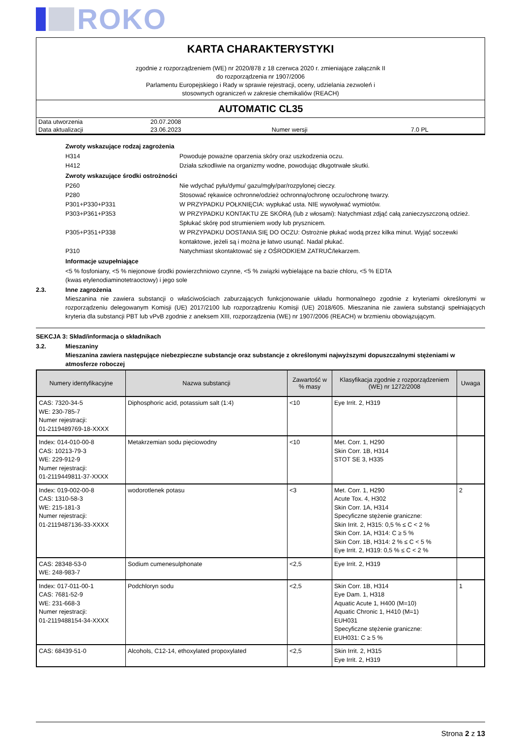ROKO
KARTA CHARAKTERYSTYKI
zgodnie z rozporządzeniem (WE) nr 2020/878 z 18 czerwca 2020 r. zmieniające załącznik II
do rozporządzenia nr 1907/2006
Parlamentu Europejskiego i Rady w sprawie rejestracji, oceny, udzielania zezwoleń i
stosownych ograniczeń w zakresie chemikaliów (REACH)
AUTOMATIC CL35
| Data utworzenia | 20.07.2008 | | |
| Data aktualizacji | 23.06.2023 | Numer wersji | 7.0 PL |
Zwroty wskazujące rodzaj zagrożenia
H314 Powoduje poważne oparzenia skóry oraz uszkodzenia oczu.
H412 Działa szkodliwie na organizmy wodne, powodując długotrwałe skutki.
Zwroty wskazujące środki ostrożności
P260 Nie wdychać pyłu/dymu/ gazu/mgły/par/rozpylonej cieczy.
P280 Stosować rękawice ochronne/odzież ochronną/ochronę oczu/ochronę twarzy.
P301+P330+P331 W PRZYPADKU POŁKNIĘCIA: wypłukać usta. NIE wywoływać wymiotów.
P303+P361+P353 W PRZYPADKU KONTAKTU ZE SKÓRĄ (lub z włosami): Natychmiast zdjąć całą zanieczyszczoną odzież. Spłukać skórę pod strumieniem wody lub prysznicem.
P305+P351+P338 W PRZYPADKU DOSTANIA SIĘ DO OCZU: Ostrożnie płukać wodą przez kilka minut. Wyjąć soczewki kontaktowe, jeżeli są i można je łatwo usunąć. Nadal płukać.
P310 Natychmiast skontaktować się z OŚRODKIEM ZATRUĆ/lekarzem.
Informacje uzupełniające
<5 % fosfoniany, <5 % niejonowe środki powierzchniowo czynne, <5 % związki wybielające na bazie chloru, <5 % EDTA
(kwas etylenodiaminotetraoctowy) i jego sole
2.3. Inne zagrożenia
Mieszanina nie zawiera substancji o właściwościach zaburzających funkcjonowanie układu hormonalnego zgodnie z kryteriami określonymi w rozporządzeniu delegowanym Komisji (UE) 2017/2100 lub rozporządzeniu Komisji (UE) 2018/605. Mieszanina nie zawiera substancji spełniających kryteria dla substancji PBT lub vPvB zgodnie z aneksem XIII, rozporządzenia (WE) nr 1907/2006 (REACH) w brzmieniu obowiązującym.
SEKCJA 3: Skład/informacja o składnikach
3.2. Mieszaniny
Mieszanina zawiera następujące niebezpieczne substancje oraz substancje z określonymi najwyższymi dopuszczalnymi stężeniami w atmosferze roboczej
| Numery identyfikacyjne | Nazwa substancji | Zawartość w % masy | Klasyfikacja zgodnie z rozporządzeniem (WE) nr 1272/2008 | Uwaga |
| --- | --- | --- | --- | --- |
| CAS: 7320-34-5 WE: 230-785-7 Numer rejestracji: 01-2119489769-18-XXXX | Diphosphoric acid, potassium salt (1:4) | <10 | Eye Irrit. 2, H319 | |
| Index: 014-010-00-8 CAS: 10213-79-3 WE: 229-912-9 Numer rejestracji: 01-2119449811-37-XXXX | Metakrzemian sodu pięciowodny | <10 | Met. Corr. 1, H290 Skin Corr. 1B, H314 STOT SE 3, H335 | |
| Index: 019-002-00-8 CAS: 1310-58-3 WE: 215-181-3 Numer rejestracji: 01-2119487136-33-XXXX | wodorotlenek potasu | <3 | Met. Corr. 1, H290 Acute Tox. 4, H302 Skin Corr. 1A, H314 Specyficzne stężenie graniczne: Skin Irrit. 2, H315: 0,5 % ≤ C < 2 % Skin Corr. 1A, H314: C ≥ 5 % Skin Corr. 1B, H314: 2 % ≤ C < 5 % Eye Irrit. 2, H319: 0,5 % ≤ C < 2 % | 2 |
| CAS: 28348-53-0 WE: 248-983-7 | Sodium cumenesulphonate | <2,5 | Eye Irrit. 2, H319 | |
| Index: 017-011-00-1 CAS: 7681-52-9 WE: 231-668-3 Numer rejestracji: 01-2119488154-34-XXXX | Podchloryn sodu | <2,5 | Skin Corr. 1B, H314 Eye Dam. 1, H318 Aquatic Acute 1, H400 (M=10) Aquatic Chronic 1, H410 (M=1) EUH031 Specyficzne stężenie graniczne: EUH031: C ≥ 5 % | 1 |
| CAS: 68439-51-0 | Alcohols, C12-14, ethoxylated propoxylated | <2,5 | Skin Irrit. 2, H315 Eye Irrit. 2, H319 | |
Strona 2 z 13